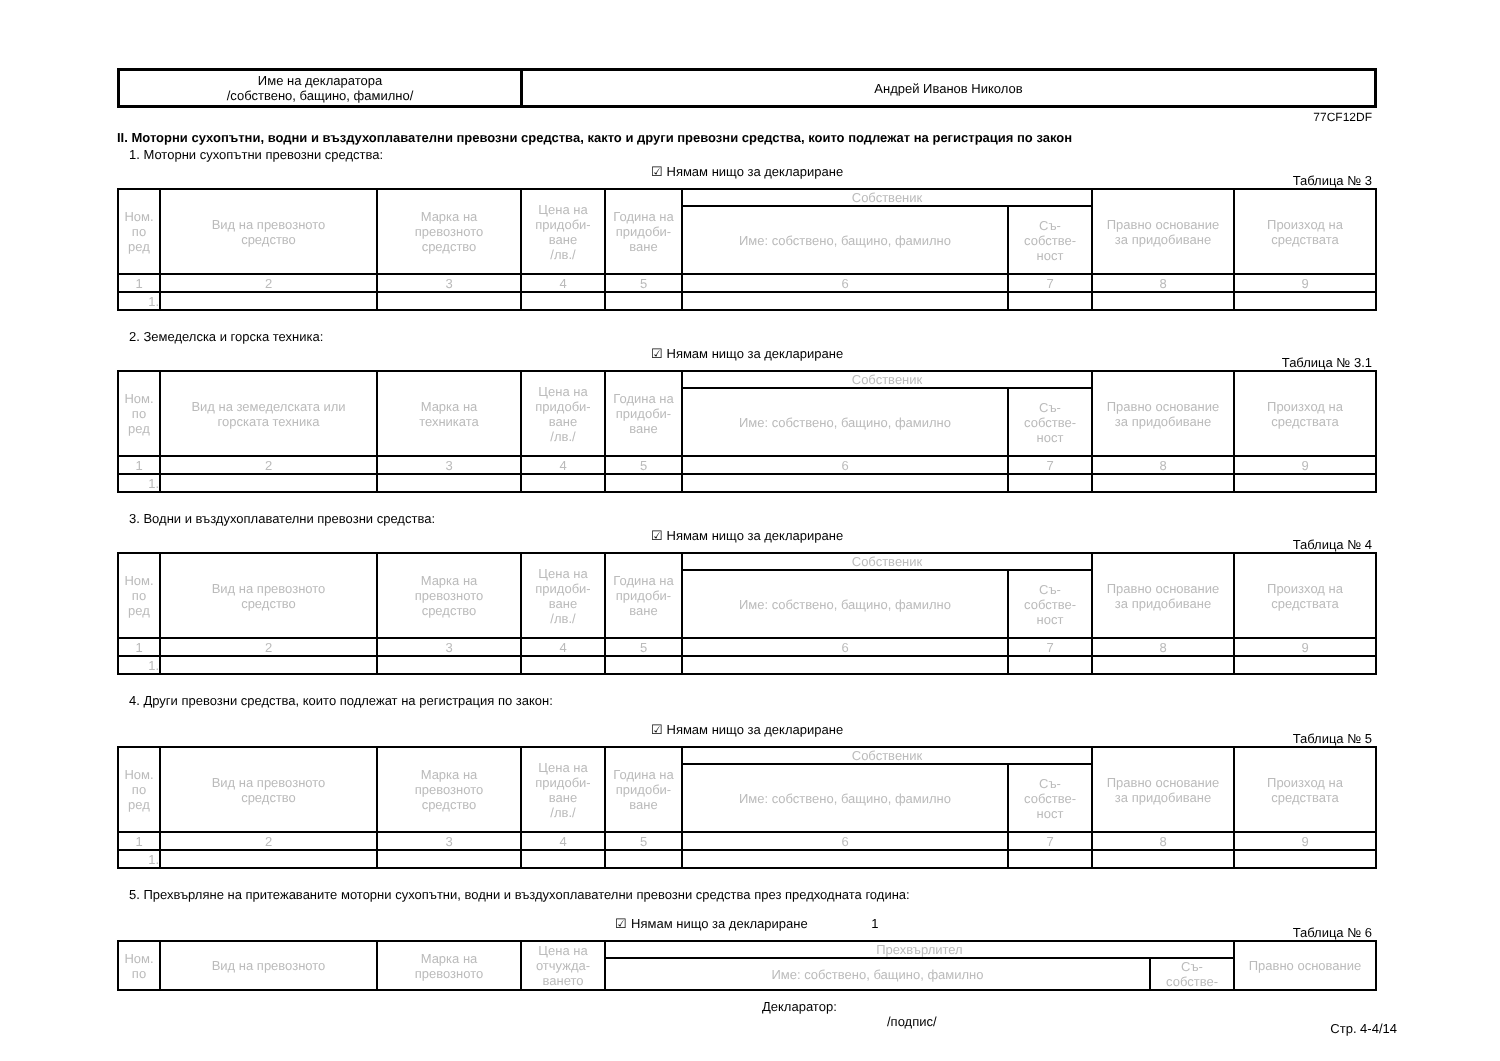| Име на декларатора /собствено, бащино, фамилно/ | Андрей Иванов Николов |
77CF12DF
II. Моторни сухопътни, водни и въздухоплавателни превозни средства, както и други превозни средства, които подлежат на регистрация по закон
1. Моторни сухопътни превозни средства:
☑ Нямам нищо за деклариране
Таблица № 3
| Ном. по ред | Вид на превозното средство | Марка на превозното средство | Цена на придоби- ване /лв./ | Година на придоби- ване | Собственик | | Правно основание за придобиване | Произход на средствата |
| --- | --- | --- | --- | --- | --- | --- | --- | --- |
| | | | | | Име: собствено, бащино, фамилно | Съ- собстве- ност | | |
| 1 | 2 | 3 | 4 | 5 | 6 | 7 | 8 | 9 |
| 1. | | | | | | | | |
2. Земеделска и горска техника:
☑ Нямам нищо за деклариране
Таблица № 3.1
| Ном. по ред | Вид на земеделската или горската техника | Марка на техниката | Цена на придоби- ване /лв./ | Година на придоби- ване | Собственик | | Правно основание за придобиване | Произход на средствата |
| --- | --- | --- | --- | --- | --- | --- | --- | --- |
| | | | | | Име: собствено, бащино, фамилно | Съ- собстве- ност | | |
| 1 | 2 | 3 | 4 | 5 | 6 | 7 | 8 | 9 |
| 1. | | | | | | | | |
3. Водни и въздухоплавателни превозни средства:
☑ Нямам нищо за деклариране
Таблица № 4
| Ном. по ред | Вид на превозното средство | Марка на превозното средство | Цена на придоби- ване /лв./ | Година на придоби- ване | Собственик | | Правно основание за придобиване | Произход на средствата |
| --- | --- | --- | --- | --- | --- | --- | --- | --- |
| | | | | | Име: собствено, бащино, фамилно | Съ- собстве- ност | | |
| 1 | 2 | 3 | 4 | 5 | 6 | 7 | 8 | 9 |
| 1. | | | | | | | | |
4. Други превозни средства, които подлежат на регистрация по закон:
☑ Нямам нищо за деклариране
Таблица № 5
| Ном. по ред | Вид на превозното средство | Марка на превозното средство | Цена на придоби- ване /лв./ | Година на придоби- ване | Собственик | | Правно основание за придобиване | Произход на средствата |
| --- | --- | --- | --- | --- | --- | --- | --- | --- |
| | | | | | Име: собствено, бащино, фамилно | Съ- собстве- ност | | |
| 1 | 2 | 3 | 4 | 5 | 6 | 7 | 8 | 9 |
| 1. | | | | | | | | |
5. Прехвърляне на притежаваните моторни сухопътни, водни и въздухоплавателни превозни средства през предходната година:
☑ Нямам нищо за деклариране 1
Таблица № 6
| Ном. по | Вид на превозното | Марка на превозното | Цена на отчужда- ването | Прехвърлител | | Правно основание |
| --- | --- | --- | --- | --- | --- | --- |
| | | | | Име: собствено, бащино, фамилно | Съ- собстве- | |
Декларатор:
/подпис/ Стр. 4-4/14